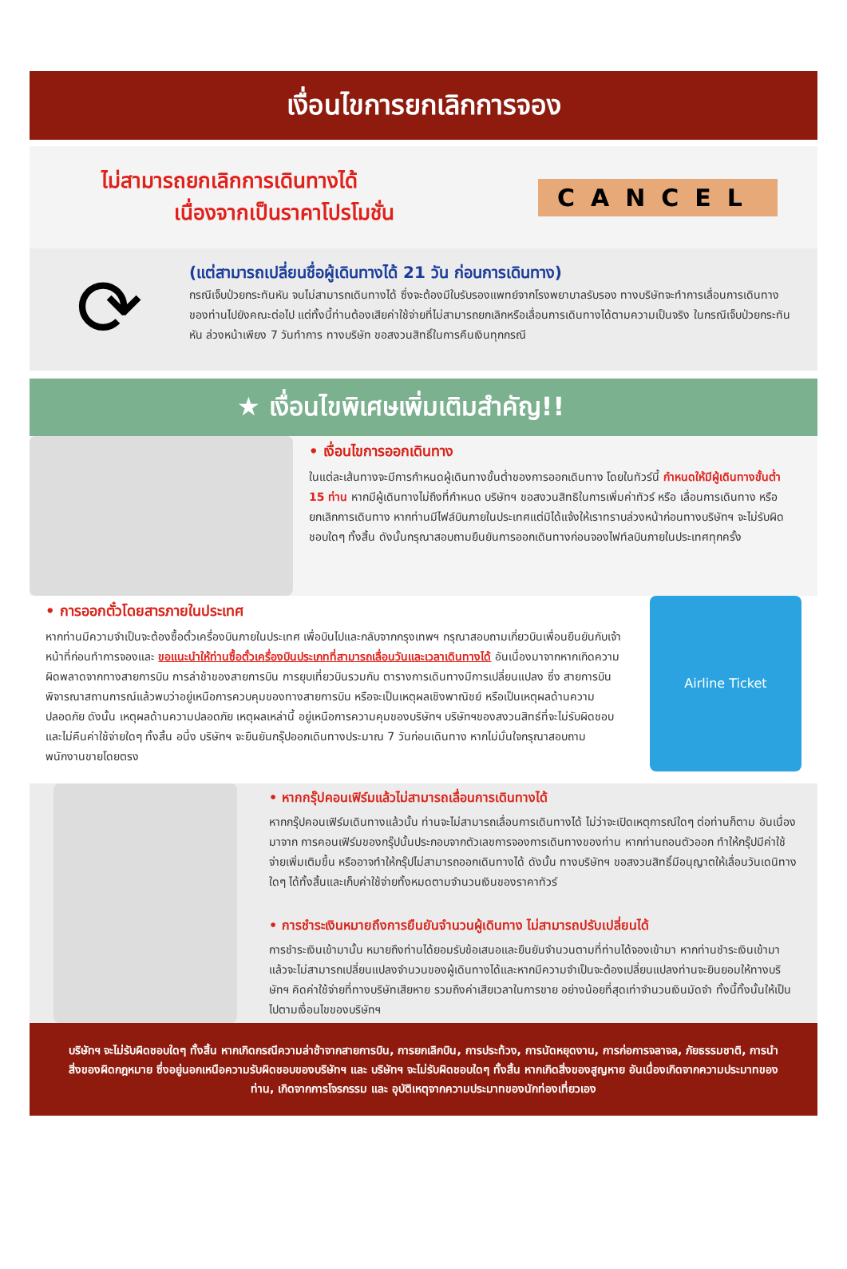เงื่อนไขการยกเลิกการจอง
ไม่สามารถยกเลิกการเดินทางได้
เนื่องจากเป็นราคาโปรโมชั่น
CANCEL
⟳
(แต่สามารถเปลี่ยนชื่อผู้เดินทางได้ 21 วัน ก่อนการเดินทาง)
กรณีเจ็บป่วยกระทันหัน จนไม่สามารถเดินทางได้ ซึ่งจะต้องมีใบรับรองแพทย์จากโรงพยาบาลรับรอง ทางบริษัทจะทำการเลื่อนการเดินทางของท่านไปยังคณะต่อไป แต่ทั้งนี้ท่านต้องเสียค่าใช้จ่ายที่ไม่สามารถยกเลิกหรือเลื่อนการเดินทางได้ตามความเป็นจริง ในกรณีเจ็บป่วยกระทันหัน ล่วงหน้าเพียง 7 วันทำการ ทางบริษัท ขอสงวนสิทธิ์ในการคืนเงินทุกกรณี
★ เงื่อนไขพิเศษเพิ่มเติมสำคัญ!!
• เงื่อนไขการออกเดินทาง
ในแต่ละเส้นทางจะมีการกำหนดผู้เดินทางขั้นต่ำของการออกเดินทาง โดยในทัวร์นี้ กำหนดให้มีผู้เดินทางขั้นต่ำ 15 ท่าน หากมีผู้เดินทางไม่ถึงที่กำหนด บริษัทฯ ขอสงวนสิทธิในการเพิ่มค่าทัวร์ หรือ เลื่อนการเดินทาง หรือ ยกเลิกการเดินทาง หากท่านมีไฟล์บินภายในประเทศแต่มิได้แจ้งให้เราทราบล่วงหน้าก่อนทางบริษัทฯ จะไม่รับผิดชอบใดๆ ทั้งสิ้น ดังนั้นกรุณาสอบถามยืนยันการออกเดินทางก่อนจองไฟท์ลบินภายในประเทศทุกครั้ง
• การออกตั๋วโดยสารภายในประเทศ
หากท่านมีความจำเป็นจะต้องซื้อตั๋วเครื่องบินภายในประเทศ เพื่อบินไปและกลับจากกรุงเทพฯ กรุณาสอบถามเกี่ยวบินเพื่อนยืนยันกับเจ้าหน้าที่ก่อนทำการจองและ ขอแนะนำให้ท่านซื้อตั๋วเครื่องบินประเภทที่สามารถเลื่อนวันและเวลาเดินทางได้ อันเนื่องมาจากหากเกิดความผิดพลาดจากทางสายการบิน การล่าช้าของสายการบิน การยุบเที่ยวบินรวมกัน ตารางการเดินทางมีการเปลี่ยนแปลง ซึ่ง สายการบินพิจารณาสถานการณ์แล้วพบว่าอยู่เหนือการควบคุมของทางสายการบิน หรือจะเป็นเหตุผลเชิงพาณิชย์ หรือเป็นเหตุผลด้านความปลอดภัย ดังนั้น เหตุผลด้านความปลอดภัย เหตุผลเหล่านี้ อยู่เหนือการความคุมของบริษัทฯ บริษัทฯของสงวนสิทธ์ที่จะไม่รับผิดชอบและไม่คืนค่าใช้จ่ายใดๆ ทั้งสิ้น อนึ่ง บริษัทฯ จะยืนยันกรุ๊ปออกเดินทางประมาณ 7 วันก่อนเดินทาง หากไม่มั่นใจกรุณาสอบถามพนักงานขายโดยตรง
Airline Ticket
• หากกรุ๊ปคอนเฟิร์มแล้วไม่สามารถเลื่อนการเดินทางได้
หากกรุ๊ปคอนเฟิร์มเดินทางแล้วนั้น ท่านจะไม่สามารถเลื่อนการเดินทางได้ ไม่ว่าจะเปิดเหตุการณ์ใดๆ ต่อท่านก็ตาม อันเนื่องมาจาก การคอนเฟิร์มของกรุ๊ปนั้นประกอบจากตัวเลขการจองการเดินทางของท่าน หากท่านถอนตัวออก ทำให้กรุ๊ปมีค่าใช้จ่ายเพิ่มเติมขึ้น หรืออาจทำให้กรุ๊ปไม่สามารถออกเดินทางได้ ดังนั้น ทางบริษัทฯ ขอสงวนสิทธิ์มีอนุญาตให้เลื่อนวันเดนิทางใดๆ ได้ทั้งสิ้นและเก็บค่าใช้จ่ายทั้งหมดตามจำนวนเงินของราคาทัวร์
• การชำระเงินหมายถึงการยืนยันจำนวนผู้เดินทาง ไม่สามารถปรับเปลี่ยนได้
การชำระเงินเข้ามานั้น หมายถึงท่านได้ยอมรับข้อเสนอและยืนยันจำนวนตามที่ท่านได้จองเข้ามา หากท่านชำระเงินเข้ามาแล้วจะไม่สามารถเปลี่ยนแปลงจำนวนของผู้เดินทางได้และหากมีความจำเป็นจะต้องเปลี่ยนแปลงท่านจะยินยอมให้ทางบริษัทฯ คิดค่าใช้จ่ายที่ทางบริษัทเสียหาย รวมถึงค่าเสียเวลาในการขาย อย่างน้อยที่สุดเท่าจำนวนเงินมัดจำ ทั้งนี้ทั้งนั้นให้เป็นไปตามเงื่อนไขของบริษัทฯ
บริษัทฯ จะไม่รับผิดชอบใดๆ ทั้งสิ้น หากเกิดกรณีความล่าช้าจากสายการบิน, การยกเลิกบิน, การประท้วง, การนัดหยุดงาน, การก่อการจลาจล, ภัยธรรมชาติ, การนำสิ่งของผิดกฎหมาย ซึ่งอยู่นอกเหนือความรับผิดชอบของบริษัทฯ และ บริษัทฯ จะไม่รับผิดชอบใดๆ ทั้งสิ้น หากเกิดสิ่งของสูญหาย อันเนื่องเกิดจากความประมาทของท่าน, เกิดจากการโจรกรรม และ อุบัติเหตุจากความประมาทของนักท่องเที่ยวเอง